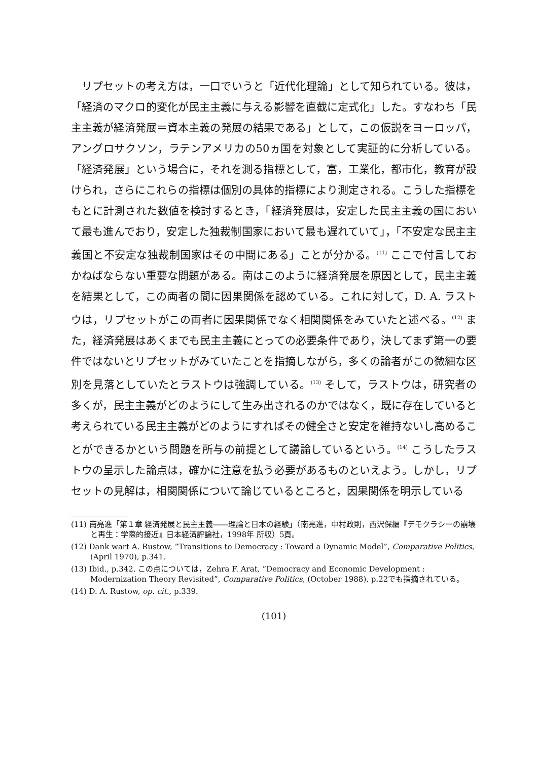リプセットの考え方は，一口でいうと「近代化理論」として知られている。彼は，「経済のマクロ的変化が民主主義に与える影響を直截に定式化」した。すなわち「民主主義が経済発展＝資本主義の発展の結果である」として，この仮説をヨーロッパ，アングロサクソン，ラテンアメリカの50ヵ国を対象として実証的に分析している。「経済発展」という場合に，それを測る指標として，富，工業化，都市化，教育が設けられ，さらにこれらの指標は個別の具体的指標により測定される。こうした指標をもとに計測された数値を検討するとき，「経済発展は，安定した民主主義の国において最も進んでおり，安定した独裁制国家において最も遅れていて」，「不安定な民主主義国と不安定な独裁制国家はその中間にある」ことが分かる。<sup>(11)</sup> ここで付言しておかねばならない重要な問題がある。南はこのように経済発展を原因として，民主主義を結果として，この両者の間に因果関係を認めている。これに対して，D. A. ラストウは，リプセットがこの両者に因果関係でなく相関関係をみていたと述べる。<sup>(12)</sup> また，経済発展はあくまでも民主主義にとっての必要条件であり，決してまず第一の要件ではないとリプセットがみていたことを指摘しながら，多くの論者がこの微細な区別を見落としていたとラストウは強調している。<sup>(13)</sup> そして，ラストウは，研究者の多くが，民主主義がどのようにして生み出されるのかではなく，既に存在していると考えられている民主主義がどのようにすればその健全さと安定を維持ないし高めることができるかという問題を所与の前提として議論しているという。<sup>(14)</sup> こうしたラストウの呈示した論点は，確かに注意を払う必要があるものといえよう。しかし，リプセットの見解は，相関関係について論じているところと，因果関係を明示している
(11) 南亮進「第１章 経済発展と民主主義――理論と日本の経験」（南亮進，中村政則，西沢保編『デモクラシーの崩壊と再生：学際的接近』日本経済評論社，1998年 所収）5頁。
(12) Dank wart A. Rustow, “Transitions to Democracy : Toward a Dynamic Model”, Comparative Politics, (April 1970), p.341.
(13) Ibid., p.342. この点については，Zehra F. Arat, “Democracy and Economic Development : Modernization Theory Revisited”, Comparative Politics, (October 1988), p.22でも指摘されている。
(14) D. A. Rustow, op. cit., p.339.
(101)